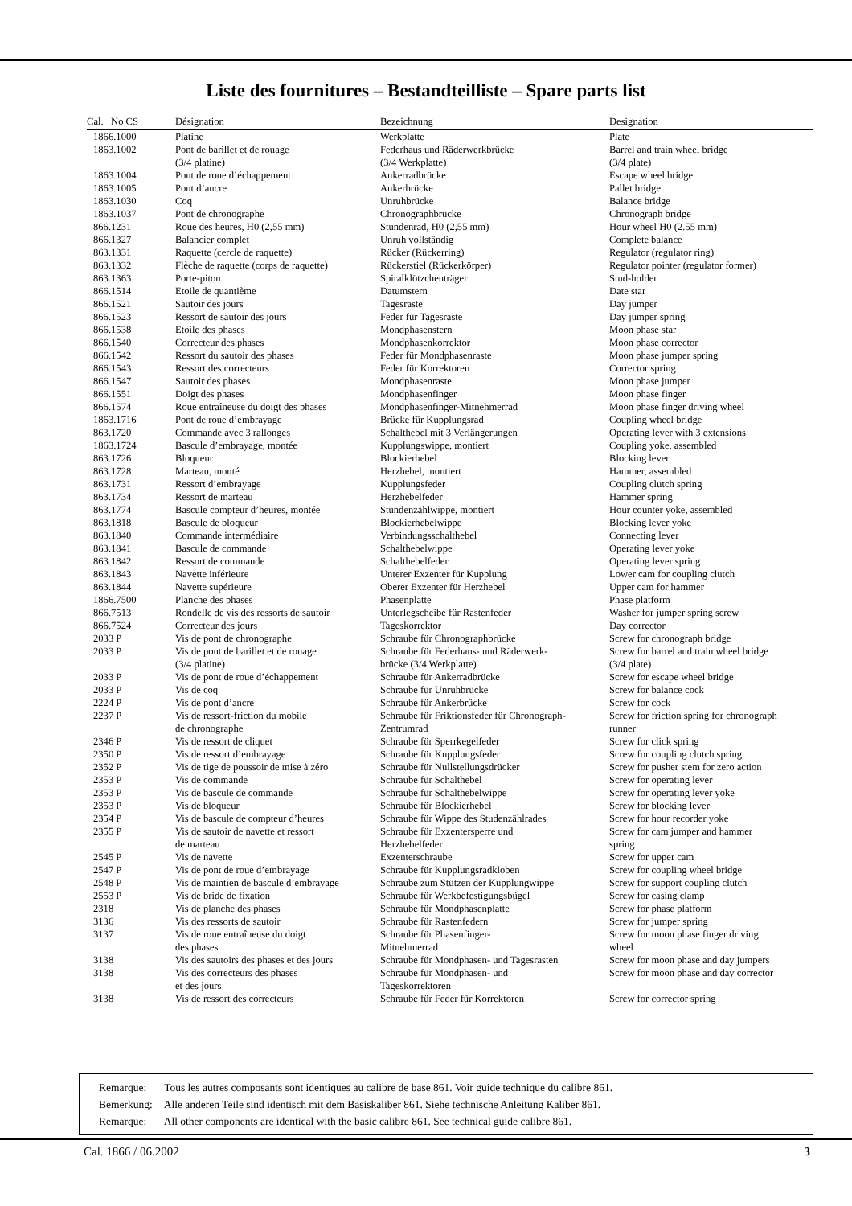Liste des fournitures – Bestandteilliste – Spare parts list
| Cal. No CS | Désignation | Bezeichnung | Designation |
| --- | --- | --- | --- |
| 1866.1000 | Platine | Werkplatte | Plate |
| 1863.1002 | Pont de barillet et de rouage (3/4 platine) | Federhaus und Räderwerkbrücke (3/4 Werkplatte) | Barrel and train wheel bridge (3/4 plate) |
| 1863.1004 | Pont de roue d’échappement | Ankerradbrücke | Escape wheel bridge |
| 1863.1005 | Pont d’ancre | Ankerbrücke | Pallet bridge |
| 1863.1030 | Coq | Unruhbrücke | Balance bridge |
| 1863.1037 | Pont de chronographe | Chronographbrücke | Chronograph bridge |
| 866.1231 | Roue des heures, H0 (2,55 mm) | Stundenrad, H0 (2,55 mm) | Hour wheel H0 (2.55 mm) |
| 866.1327 | Balancier complet | Unruh vollständig | Complete balance |
| 863.1331 | Raquette (cercle de raquette) | Rücker (Rückerring) | Regulator (regulator ring) |
| 863.1332 | Flèche de raquette (corps de raquette) | Rückerstiel (Rückerkörper) | Regulator pointer (regulator former) |
| 863.1363 | Porte-piton | Spiralklötzchenträger | Stud-holder |
| 866.1514 | Etoile de quantième | Datumstern | Date star |
| 866.1521 | Sautoir des jours | Tagesraste | Day jumper |
| 866.1523 | Ressort de sautoir des jours | Feder für Tagesraste | Day jumper spring |
| 866.1538 | Etoile des phases | Mondphasenstern | Moon phase star |
| 866.1540 | Correcteur des phases | Mondphasenkorrektor | Moon phase corrector |
| 866.1542 | Ressort du sautoir des phases | Feder für Mondphasenraste | Moon phase jumper spring |
| 866.1543 | Ressort des correcteurs | Feder für Korrektoren | Corrector spring |
| 866.1547 | Sautoir des phases | Mondphasenraste | Moon phase jumper |
| 866.1551 | Doigt des phases | Mondphasenfinger | Moon phase finger |
| 866.1574 | Roue entraîneuse du doigt des phases | Mondphasenfinger-Mitnehmerrad | Moon phase finger driving wheel |
| 1863.1716 | Pont de roue d’embrayage | Brücke für Kupplungsrad | Coupling wheel bridge |
| 863.1720 | Commande avec 3 rallonges | Schalthebel mit 3 Verlängerungen | Operating lever with 3 extensions |
| 1863.1724 | Bascule d’embrayage, montée | Kupplungswippe, montiert | Coupling yoke, assembled |
| 863.1726 | Bloqueur | Blockierhebel | Blocking lever |
| 863.1728 | Marteau, monté | Herzhebel, montiert | Hammer, assembled |
| 863.1731 | Ressort d’embrayage | Kupplungsfeder | Coupling clutch spring |
| 863.1734 | Ressort de marteau | Herzhebelfeder | Hammer spring |
| 863.1774 | Bascule compteur d’heures, montée | Stundenzählwippe, montiert | Hour counter yoke, assembled |
| 863.1818 | Bascule de bloqueur | Blockierhebelwippe | Blocking lever yoke |
| 863.1840 | Commande intermédiaire | Verbindungsschalthebel | Connecting lever |
| 863.1841 | Bascule de commande | Schalthebelwippe | Operating lever yoke |
| 863.1842 | Ressort de commande | Schalthebelfeder | Operating lever spring |
| 863.1843 | Navette inférieure | Unterer Exzenter für Kupplung | Lower cam for coupling clutch |
| 863.1844 | Navette supérieure | Oberer Exzenter für Herzhebel | Upper cam for hammer |
| 1866.7500 | Planche des phases | Phasenplatte | Phase platform |
| 866.7513 | Rondelle de vis des ressorts de sautoir | Unterlegscheibe für Rastenfeder | Washer for jumper spring screw |
| 866.7524 | Correcteur des jours | Tageskorrektor | Day corrector |
| 2033 P | Vis de pont de chronographe | Schraube für Chronographbrücke | Screw for chronograph bridge |
| 2033 P | Vis de pont de barillet et de rouage (3/4 platine) | Schraube für Federhaus- und Räderwerk- brücke (3/4 Werkplatte) | Screw for barrel and train wheel bridge (3/4 plate) |
| 2033 P | Vis de pont de roue d’échappement | Schraube für Ankerradbrücke | Screw for escape wheel bridge |
| 2033 P | Vis de coq | Schraube für Unruhbrücke | Screw for balance cock |
| 2224 P | Vis de pont d’ancre | Schraube für Ankerbrücke | Screw for cock |
| 2237 P | Vis de ressort-friction du mobile de chronographe | Schraube für Friktionsfeder für Chronograph- Zentrumrad | Screw for friction spring for chronograph runner |
| 2346 P | Vis de ressort de cliquet | Schraube für Sperrkegelfeder | Screw for click spring |
| 2350 P | Vis de ressort d’embrayage | Schraube für Kupplungsfeder | Screw for coupling clutch spring |
| 2352 P | Vis de tige de poussoir de mise à zéro | Schraube für Nullstellungsdrücker | Screw for pusher stem for zero action |
| 2353 P | Vis de commande | Schraube für Schalthebel | Screw for operating lever |
| 2353 P | Vis de bascule de commande | Schraube für Schalthebelwippe | Screw for operating lever yoke |
| 2353 P | Vis de bloqueur | Schraube für Blockierhebel | Screw for blocking lever |
| 2354 P | Vis de bascule de compteur d’heures | Schraube für Wippe des Studenzählrades | Screw for hour recorder yoke |
| 2355 P | Vis de sautoir de navette et ressort de marteau | Schraube für Exzentersperre und Herzhebelfeder | Screw for cam jumper and hammer spring |
| 2545 P | Vis de navette | Exzenterschraube | Screw for upper cam |
| 2547 P | Vis de pont de roue d’embrayage | Schraube für Kupplungsradkloben | Screw for coupling wheel bridge |
| 2548 P | Vis de maintien de bascule d’embrayage | Schraube zum Stützen der Kupplungwippe | Screw for support coupling clutch |
| 2553 P | Vis de bride de fixation | Schraube für Werkbefestigungsbügel | Screw for casing clamp |
| 2318 | Vis de planche des phases | Schraube für Mondphasenplatte | Screw for phase platform |
| 3136 | Vis des ressorts de sautoir | Schraube für Rastenfedern | Screw for jumper spring |
| 3137 | Vis de roue entraîneuse du doigt des phases | Schraube für Phasenfinger- Mitnehmerrad | Screw for moon phase finger driving wheel |
| 3138 | Vis des sautoirs des phases et des jours | Schraube für Mondphasen- und Tagesrasten | Screw for moon phase and day jumpers |
| 3138 | Vis des correcteurs des phases et des jours | Schraube für Mondphasen- und Tageskorrektoren | Screw for moon phase and day corrector |
| 3138 | Vis de ressort des correcteurs | Schraube für Feder für Korrektoren | Screw for corrector spring |
Remarque: Tous les autres composants sont identiques au calibre de base 861. Voir guide technique du calibre 861.
Bemerkung: Alle anderen Teile sind identisch mit dem Basiskaliber 861. Siehe technische Anleitung Kaliber 861.
Remarque: All other components are identical with the basic calibre 861. See technical guide calibre 861.
Cal. 1866 / 06.2002 3